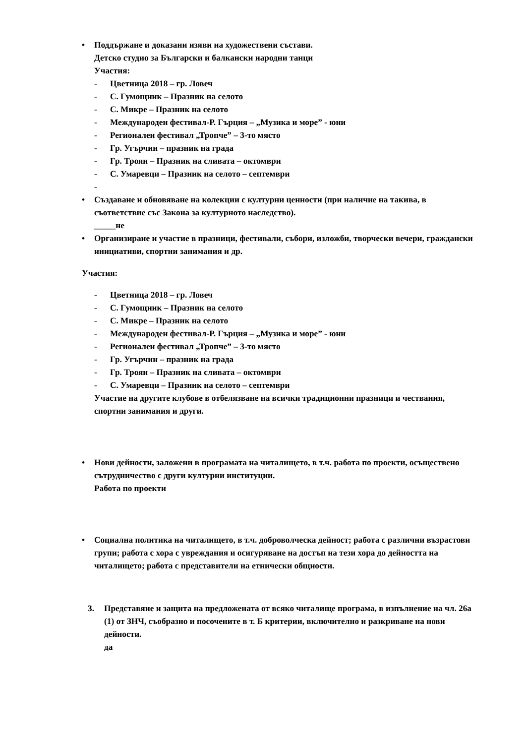• Поддържане и доказани изяви на художествени състави.
Детско студио за Български и балкански народни танци
Участия:
- Цветница 2018 – гр. Ловеч
- С. Гумощник – Празник на селото
- С. Микре – Празник на селото
- Международен фестивал-Р. Гърция – „Музика и море” - юни
- Регионален фестивал „Тропче” – 3-то място
- Гр. Угърчин – празник на града
- Гр. Троян – Празник на сливата – октомври
- С. Умаревци – Празник на селото – септември
-
• Създаване и обновяване на колекции с културни ценности (при наличие на такива, в съответствие със Закона за културното наследство).
_____не
• Организиране и участие в празници, фестивали, събори, изложби, творчески вечери, граждански инициативи, спортни занимания и др.
Участия:
- Цветница 2018 – гр. Ловеч
- С. Гумощник – Празник на селото
- С. Микре – Празник на селото
- Международен фестивал-Р. Гърция – „Музика и море” - юни
- Регионален фестивал „Тропче” – 3-то място
- Гр. Угърчин – празник на града
- Гр. Троян – Празник на сливата – октомври
- С. Умаревци – Празник на селото – септември
Участие на другите клубове в отбелязване на всички традиционни празници и чествания, спортни занимания и други.
• Нови дейности, заложени в програмата на читалището, в т.ч. работа по проекти, осъществено сътрудничество с други културни институции.
Работа по проекти
• Социална политика на читалището, в т.ч. доброволческа дейност; работа с различни възрастови групи; работа с хора с увреждания и осигуряване на достъп на тези хора до дейността на читалището; работа с представители на етнически общности.
3. Представяне и защита на предложената от всяко читалище програма, в изпълнение на чл. 26а (1) от ЗНЧ, съобразно и посочените в т. Б критерии, включително и разкриване на нови дейности.
да